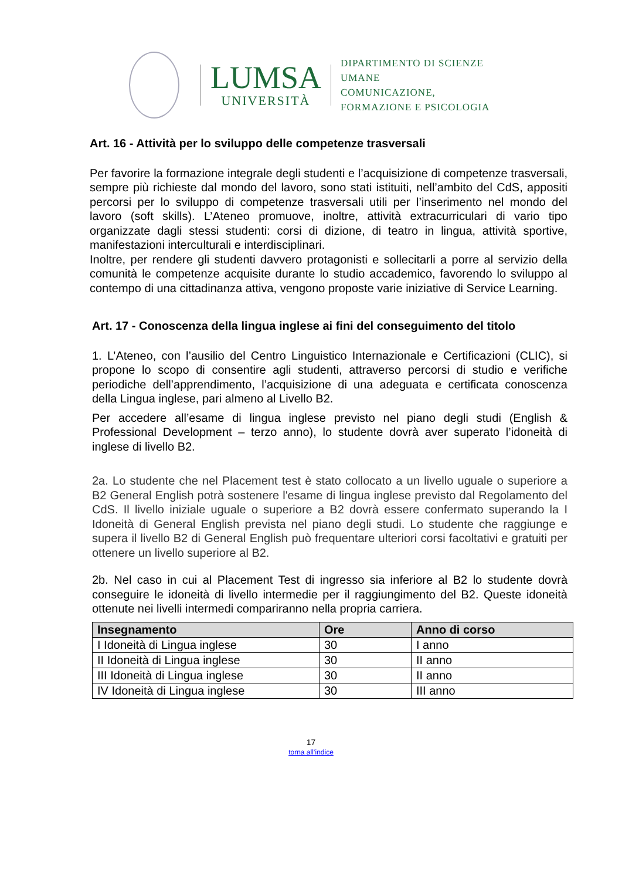LUMSA
UNIVERSITÀ
DIPARTIMENTO DI SCIENZE UMANE
COMUNICAZIONE,
FORMAZIONE E PSICOLOGIA
Art. 16 - Attività per lo sviluppo delle competenze trasversali
Per favorire la formazione integrale degli studenti e l’acquisizione di competenze trasversali, sempre più richieste dal mondo del lavoro, sono stati istituiti, nell’ambito del CdS, appositi percorsi per lo sviluppo di competenze trasversali utili per l’inserimento nel mondo del lavoro (soft skills). L’Ateneo promuove, inoltre, attività extracurriculari di vario tipo organizzate dagli stessi studenti: corsi di dizione, di teatro in lingua, attività sportive, manifestazioni interculturali e interdisciplinari.
Inoltre, per rendere gli studenti davvero protagonisti e sollecitarli a porre al servizio della comunità le competenze acquisite durante lo studio accademico, favorendo lo sviluppo al contempo di una cittadinanza attiva, vengono proposte varie iniziative di Service Learning.
Art. 17 - Conoscenza della lingua inglese ai fini del conseguimento del titolo
1. L’Ateneo, con l’ausilio del Centro Linguistico Internazionale e Certificazioni (CLIC), si propone lo scopo di consentire agli studenti, attraverso percorsi di studio e verifiche periodiche dell’apprendimento, l’acquisizione di una adeguata e certificata conoscenza della Lingua inglese, pari almeno al Livello B2.
Per accedere all’esame di lingua inglese previsto nel piano degli studi (English & Professional Development – terzo anno), lo studente dovrà aver superato l’idoneità di inglese di livello B2.
2a. Lo studente che nel Placement test è stato collocato a un livello uguale o superiore a B2 General English potrà sostenere l'esame di lingua inglese previsto dal Regolamento del CdS. Il livello iniziale uguale o superiore a B2 dovrà essere confermato superando la I Idoneità di General English prevista nel piano degli studi. Lo studente che raggiunge e supera il livello B2 di General English può frequentare ulteriori corsi facoltativi e gratuiti per ottenere un livello superiore al B2.
2b. Nel caso in cui al Placement Test di ingresso sia inferiore al B2 lo studente dovrà conseguire le idoneità di livello intermedie per il raggiungimento del B2. Queste idoneità ottenute nei livelli intermedi compariranno nella propria carriera.
| Insegnamento | Ore | Anno di corso |
| --- | --- | --- |
| I Idoneità di Lingua inglese | 30 | I anno |
| II Idoneità di Lingua inglese | 30 | II anno |
| III Idoneità di Lingua inglese | 30 | II anno |
| IV Idoneità di Lingua inglese | 30 | III anno |
17
torna all’indice